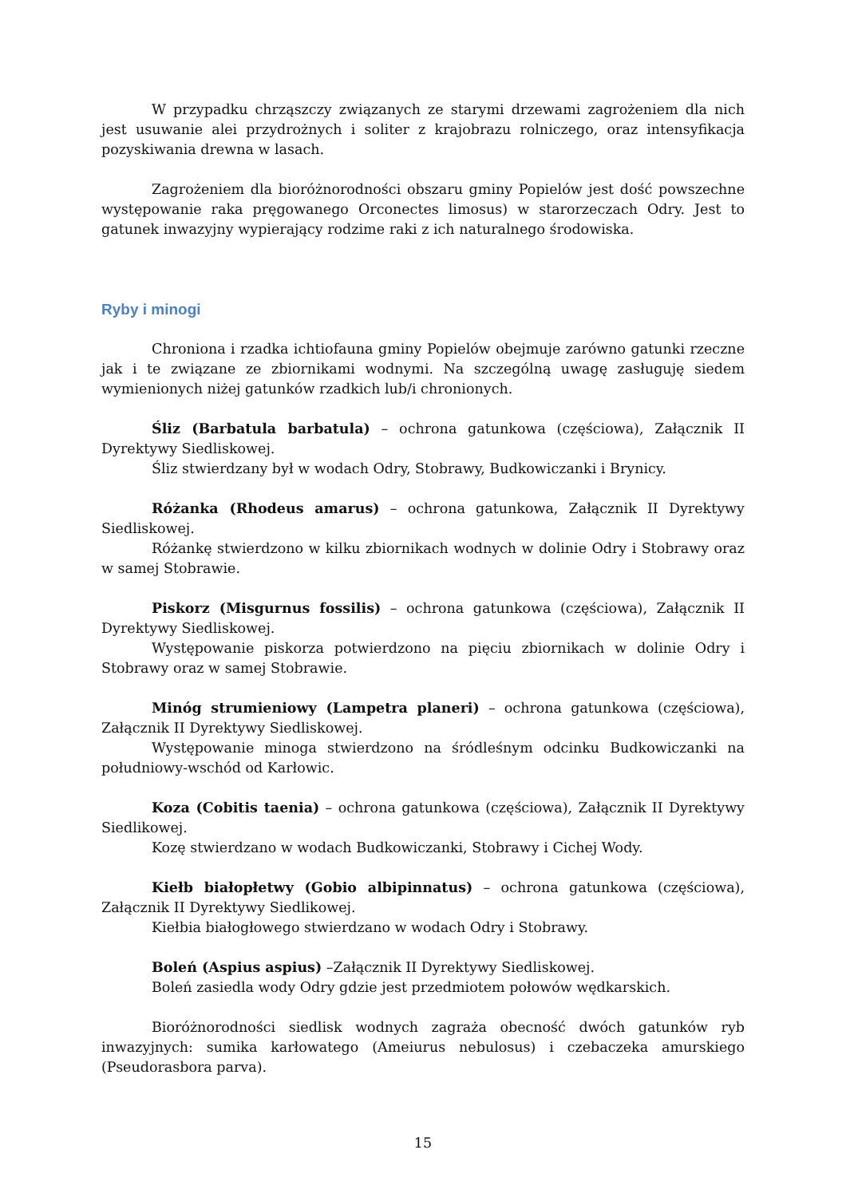W przypadku chrząszczy związanych ze starymi drzewami zagrożeniem dla nich jest usuwanie alei przydrożnych i soliter z krajobrazu rolniczego, oraz intensyfikacja pozyskiwania drewna w lasach.
Zagrożeniem dla bioróżnorodności obszaru gminy Popielów jest dość powszechne występowanie raka pręgowanego Orconectes limosus) w starorzeczach Odry. Jest to gatunek inwazyjny wypierający rodzime raki z ich naturalnego środowiska.
Ryby i minogi
Chroniona i rzadka ichtiofauna gminy Popielów obejmuje zarówno gatunki rzeczne jak i te związane ze zbiornikami wodnymi. Na szczególną uwagę zasługuję siedem wymienionych niżej gatunków rzadkich lub/i chronionych.
Śliz (Barbatula barbatula) – ochrona gatunkowa (częściowa), Załącznik II Dyrektywy Siedliskowej.
Śliz stwierdzany był w wodach Odry, Stobrawy, Budkowiczanki i Brynicy.
Różanka (Rhodeus amarus) – ochrona gatunkowa, Załącznik II Dyrektywy Siedliskowej.
Różankę stwierdzono w kilku zbiornikach wodnych w dolinie Odry i Stobrawy oraz w samej Stobrawie.
Piskorz (Misgurnus fossilis) – ochrona gatunkowa (częściowa), Załącznik II Dyrektywy Siedliskowej.
Występowanie piskorza potwierdzono na pięciu zbiornikach w dolinie Odry i Stobrawy oraz w samej Stobrawie.
Minóg strumieniowy (Lampetra planeri) – ochrona gatunkowa (częściowa), Załącznik II Dyrektywy Siedliskowej.
Występowanie minoga stwierdzono na śródleśnym odcinku Budkowiczanki na południowy-wschód od Karłowic.
Koza (Cobitis taenia) – ochrona gatunkowa (częściowa), Załącznik II Dyrektywy Siedlikowej.
Kozę stwierdzano w wodach Budkowiczanki, Stobrawy i Cichej Wody.
Kiełb białopłetwy (Gobio albipinnatus) – ochrona gatunkowa (częściowa), Załącznik II Dyrektywy Siedlikowej.
Kiełbia białogłowego stwierdzano w wodach Odry i Stobrawy.
Boleń (Aspius aspius) –Załącznik II Dyrektywy Siedliskowej.
Boleń zasiedla wody Odry gdzie jest przedmiotem połowów wędkarskich.
Bioróżnorodności siedlisk wodnych zagraża obecność dwóch gatunków ryb inwazyjnych: sumika karłowatego (Ameiurus nebulosus) i czebaczeka amurskiego (Pseudorasbora parva).
15